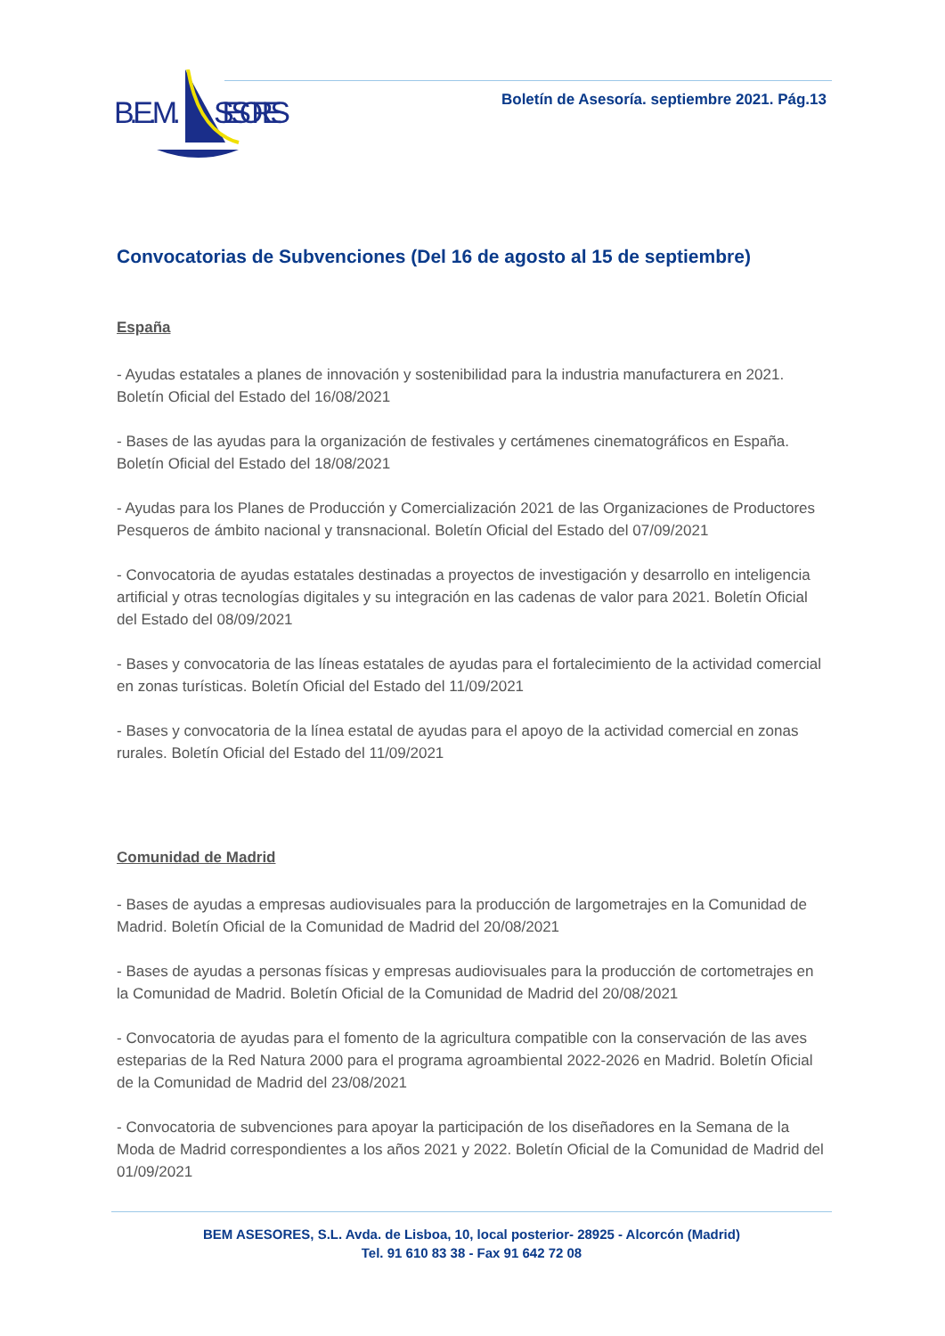B.E.M.
SESORES
Boletín de Asesoría. septiembre 2021. Pág.13
Convocatorias de Subvenciones (Del 16 de agosto al 15 de septiembre)
España
- Ayudas estatales a planes de innovación y sostenibilidad para la industria manufacturera en 2021. Boletín Oficial del Estado del 16/08/2021
- Bases de las ayudas para la organización de festivales y certámenes cinematográficos en España. Boletín Oficial del Estado del 18/08/2021
- Ayudas para los Planes de Producción y Comercialización 2021 de las Organizaciones de Productores Pesqueros de ámbito nacional y transnacional. Boletín Oficial del Estado del 07/09/2021
- Convocatoria de ayudas estatales destinadas a proyectos de investigación y desarrollo en inteligencia artificial y otras tecnologías digitales y su integración en las cadenas de valor para 2021. Boletín Oficial del Estado del 08/09/2021
- Bases y convocatoria de las líneas estatales de ayudas para el fortalecimiento de la actividad comercial en zonas turísticas. Boletín Oficial del Estado del 11/09/2021
- Bases y convocatoria de la línea estatal de ayudas para el apoyo de la actividad comercial en zonas rurales. Boletín Oficial del Estado del 11/09/2021
Comunidad de Madrid
- Bases de ayudas a empresas audiovisuales para la producción de largometrajes en la Comunidad de Madrid. Boletín Oficial de la Comunidad de Madrid del 20/08/2021
- Bases de ayudas a personas físicas y empresas audiovisuales para la producción de cortometrajes en la Comunidad de Madrid. Boletín Oficial de la Comunidad de Madrid del 20/08/2021
- Convocatoria de ayudas para el fomento de la agricultura compatible con la conservación de las aves esteparias de la Red Natura 2000 para el programa agroambiental 2022-2026 en Madrid. Boletín Oficial de la Comunidad de Madrid del 23/08/2021
- Convocatoria de subvenciones para apoyar la participación de los diseñadores en la Semana de la Moda de Madrid correspondientes a los años 2021 y 2022. Boletín Oficial de la Comunidad de Madrid del 01/09/2021
BEM ASESORES, S.L. Avda. de Lisboa, 10, local posterior- 28925 - Alcorcón (Madrid)
Tel. 91 610 83 38 - Fax 91 642 72 08